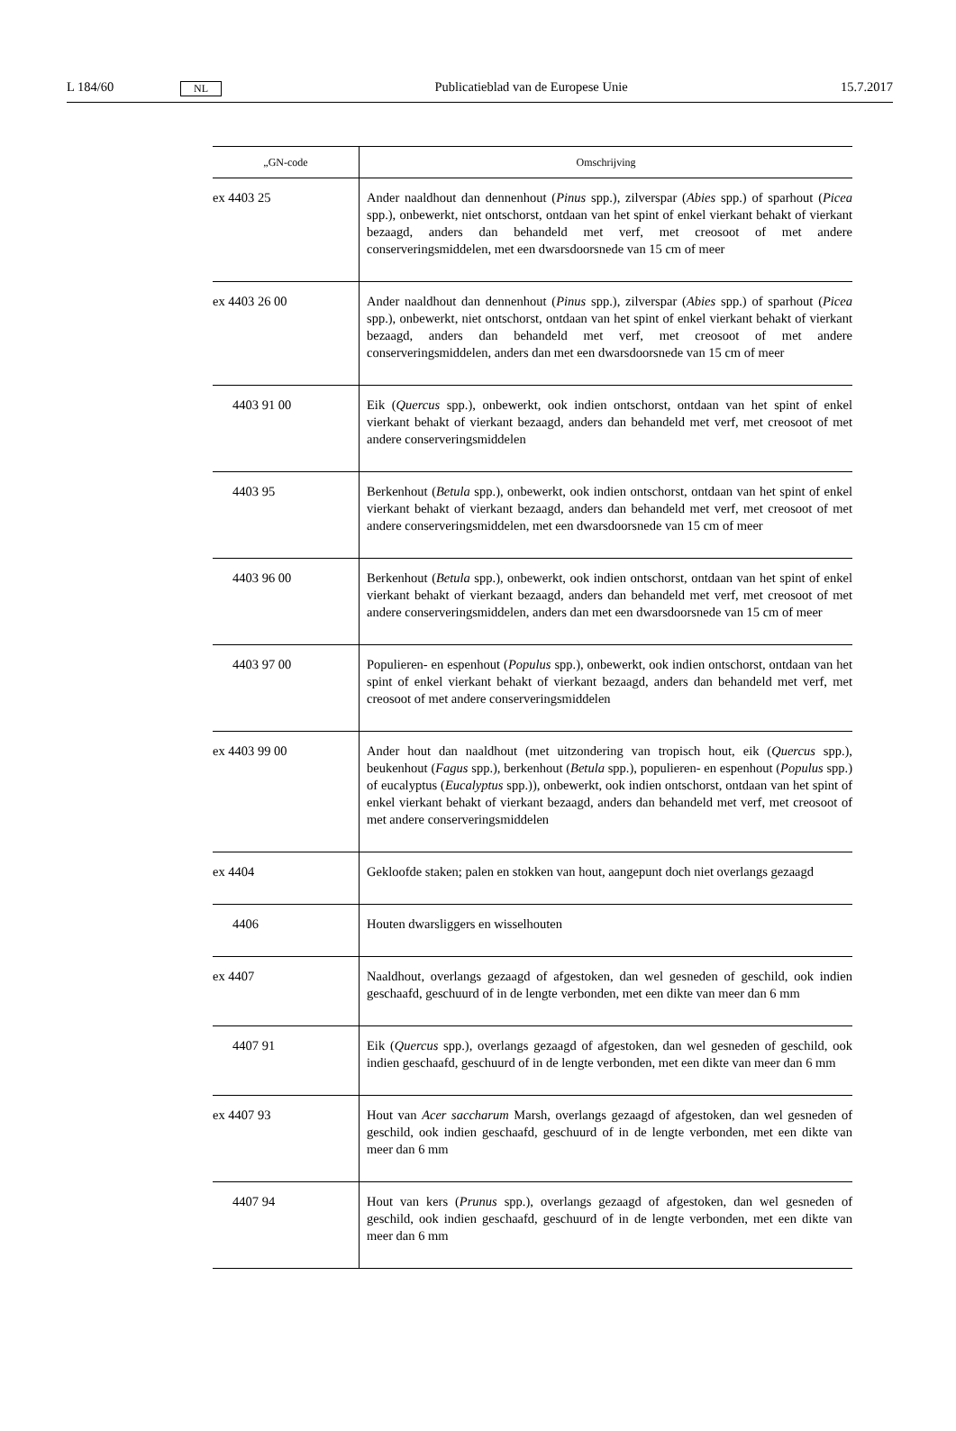L 184/60 NL Publicatieblad van de Europese Unie 15.7.2017
| „GN-code | Omschrijving |
| --- | --- |
| ex 4403 25 | Ander naaldhout dan dennenhout ( Pinus spp.), zilverspar ( Abies spp.) of sparhout ( Picea spp.), onbewerkt, niet ontschorst, ontdaan van het spint of enkel vierkant behakt of vierkant bezaagd, anders dan behandeld met verf, met creosoot of met andere conserveringsmiddelen, met een dwarsdoorsnede van 15 cm of meer |
| ex 4403 26 00 | Ander naaldhout dan dennenhout ( Pinus spp.), zilverspar ( Abies spp.) of sparhout ( Picea spp.), onbewerkt, niet ontschorst, ontdaan van het spint of enkel vierkant behakt of vierkant bezaagd, anders dan behandeld met verf, met creosoot of met andere conserveringsmiddelen, anders dan met een dwarsdoorsnede van 15 cm of meer |
| 4403 91 00 | Eik ( Quercus spp.), onbewerkt, ook indien ontschorst, ontdaan van het spint of enkel vierkant behakt of vierkant bezaagd, anders dan behandeld met verf, met creosoot of met andere conserveringsmiddelen |
| 4403 95 | Berkenhout ( Betula spp.), onbewerkt, ook indien ontschorst, ontdaan van het spint of enkel vierkant behakt of vierkant bezaagd, anders dan behandeld met verf, met creosoot of met andere conserveringsmiddelen, met een dwarsdoorsnede van 15 cm of meer |
| 4403 96 00 | Berkenhout ( Betula spp.), onbewerkt, ook indien ontschorst, ontdaan van het spint of enkel vierkant behakt of vierkant bezaagd, anders dan behandeld met verf, met creosoot of met andere conserveringsmiddelen, anders dan met een dwarsdoorsnede van 15 cm of meer |
| 4403 97 00 | Populieren- en espenhout ( Populus spp.), onbewerkt, ook indien ontschorst, ontdaan van het spint of enkel vierkant behakt of vierkant bezaagd, anders dan behandeld met verf, met creosoot of met andere conserveringsmiddelen |
| ex 4403 99 00 | Ander hout dan naaldhout (met uitzondering van tropisch hout, eik ( Quercus spp.), beukenhout ( Fagus spp.), berkenhout ( Betula spp.), populieren- en espenhout ( Populus spp.) of eucalyptus ( Eucalyptus spp.)), onbewerkt, ook indien ontschorst, ontdaan van het spint of enkel vierkant behakt of vierkant bezaagd, anders dan behandeld met verf, met creosoot of met andere conserveringsmiddelen |
| ex 4404 | Gekloofde staken; palen en stokken van hout, aangepunt doch niet overlangs gezaagd |
| 4406 | Houten dwarsliggers en wisselhouten |
| ex 4407 | Naaldhout, overlangs gezaagd of afgestoken, dan wel gesneden of geschild, ook indien geschaafd, geschuurd of in de lengte verbonden, met een dikte van meer dan 6 mm |
| 4407 91 | Eik ( Quercus spp.), overlangs gezaagd of afgestoken, dan wel gesneden of geschild, ook indien geschaafd, geschuurd of in de lengte verbonden, met een dikte van meer dan 6 mm |
| ex 4407 93 | Hout van Acer saccharum Marsh, overlangs gezaagd of afgestoken, dan wel gesneden of geschild, ook indien geschaafd, geschuurd of in de lengte verbonden, met een dikte van meer dan 6 mm |
| 4407 94 | Hout van kers ( Prunus spp.), overlangs gezaagd of afgestoken, dan wel gesneden of geschild, ook indien geschaafd, geschuurd of in de lengte verbonden, met een dikte van meer dan 6 mm |